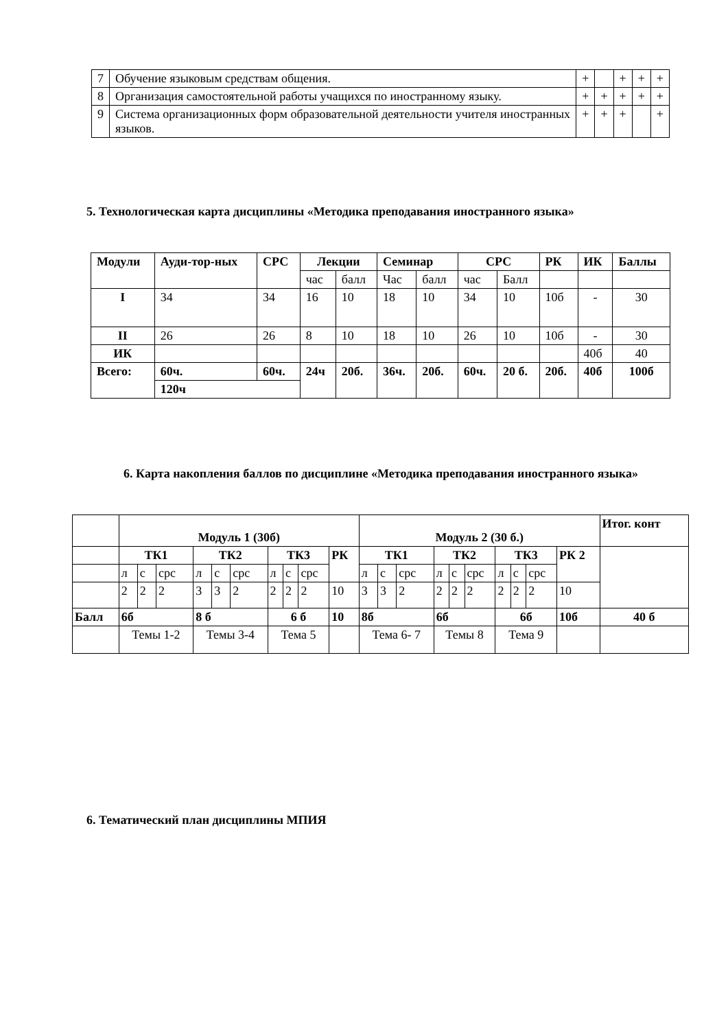| 7 | Обучение языковым средствам общения. | + | | + | + | + |
| 8 | Организация самостоятельной работы учащихся по иностранному языку. | + | + | + | + | + |
| 9 | Система организационных форм образовательной деятельности учителя иностранных языков. | + | + | + | | + |
5. Технологическая карта дисциплины «Методика преподавания иностранного языка»
| Модули | Ауди-тор-ных | СРС | Лекции | | Семинар | | СРС | | РК | ИК | Баллы |
| --- | --- | --- | --- | --- | --- | --- | --- | --- | --- | --- | --- |
| | | | час | балл | Час | балл | час | Балл | | | |
| I | 34 | 34 | 16 | 10 | 18 | 10 | 34 | 10 | 10б | - | 30 |
| II | 26 | 26 | 8 | 10 | 18 | 10 | 26 | 10 | 10б | - | 30 |
| ИК | | | | | | | | | | 40б | 40 |
| Всего: | 60ч. | 60ч. | 24ч | 20б. | 36ч. | 20б. | 60ч. | 20 б. | 20б. | 40б | 100б |
| | 120ч | | | | | | | | | | |
6. Карта накопления баллов по дисциплине «Методика преподавания иностранного языка»
| | Модуль 1 (30б) | | | | | | | | | | Модуль 2 (30 б.) | | | | | | | | | | Итог. конт |
| | ТК1 | | | ТК2 | | | ТК3 | | | РК | ТК1 | | | ТК2 | | | ТК3 | | | РК 2 | |
| | л | с | срс | л | с | срс | л | с | срс | | л | с | срс | л | с | срс | л | с | срс | | |
| | 2 | 2 | 2 | 3 | 3 | 2 | 2 | 2 | 2 | 10 | 3 | 3 | 2 | 2 | 2 | 2 | 2 | 2 | 2 | 10 | |
| Балл | 6б | | | 8 б | | | 6 б | | | 10 | 8б | | | 6б | | | 6б | | | 10б | 40 б |
| | Темы 1-2 | | | Темы 3-4 | | | Тема 5 | | | | Тема 6- 7 | | | Темы 8 | | | Тема 9 | | | | |
6. Тематический план дисциплины МПИЯ